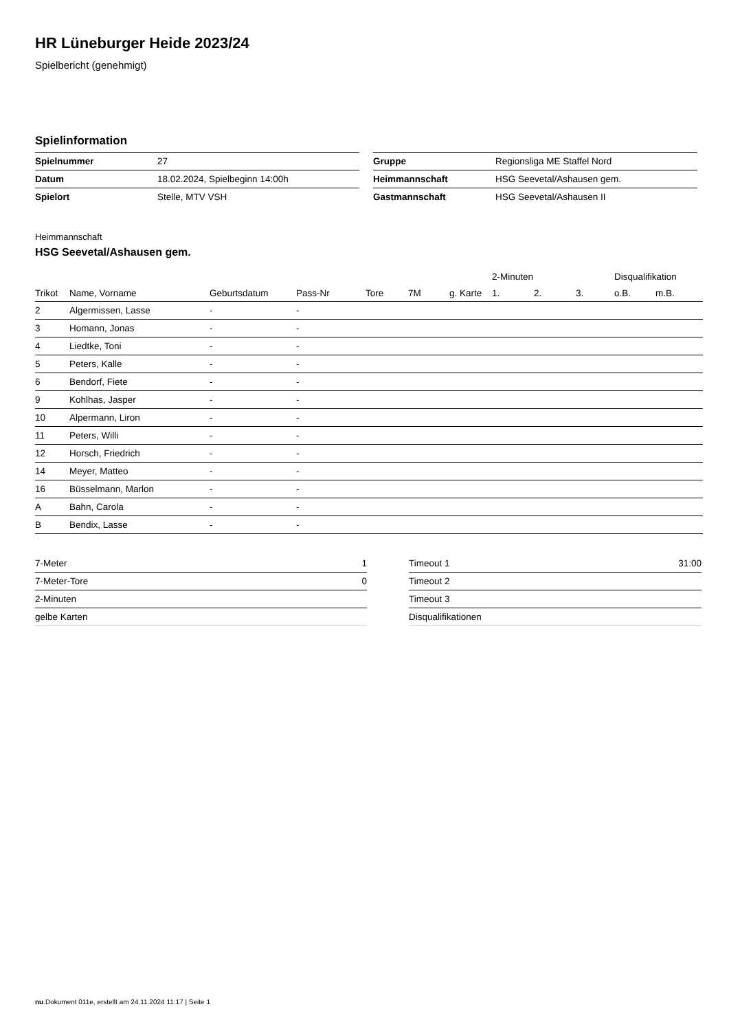HR Lüneburger Heide 2023/24
Spielbericht (genehmigt)
Spielinformation
| Spielnummer | 27 |
| Datum | 18.02.2024, Spielbeginn 14:00h |
| Spielort | Stelle, MTV VSH |
| Gruppe | Regionsliga ME Staffel Nord |
| Heimmannschaft | HSG Seevetal/Ashausen gem. |
| Gastmannschaft | HSG Seevetal/Ashausen II |
Heimmannschaft
HSG Seevetal/Ashausen gem.
| | | | | | | | 2-Minuten | | | Disqualifikation | |
| --- | --- | --- | --- | --- | --- | --- | --- | --- | --- | --- | --- |
| Trikot | Name, Vorname | Geburtsdatum | Pass-Nr | Tore | 7M | g. Karte | 1. | 2. | 3. | o.B. | m.B. |
| 2 | Algermissen, Lasse | - | - | | | | | | | | |
| 3 | Homann, Jonas | - | - | | | | | | | | |
| 4 | Liedtke, Toni | - | - | | | | | | | | |
| 5 | Peters, Kalle | - | - | | | | | | | | |
| 6 | Bendorf, Fiete | - | - | | | | | | | | |
| 9 | Kohlhas, Jasper | - | - | | | | | | | | |
| 10 | Alpermann, Liron | - | - | | | | | | | | |
| 11 | Peters, Willi | - | - | | | | | | | | |
| 12 | Horsch, Friedrich | - | - | | | | | | | | |
| 14 | Meyer, Matteo | - | - | | | | | | | | |
| 16 | Büsselmann, Marlon | - | - | | | | | | | | |
| A | Bahn, Carola | - | - | | | | | | | | |
| B | Bendix, Lasse | - | - | | | | | | | | |
| 7-Meter | 1 |
| 7-Meter-Tore | 0 |
| 2-Minuten | |
| gelbe Karten | |
| Timeout 1 | 31:00 |
| Timeout 2 | |
| Timeout 3 | |
| Disqualifikationen | |
nu.Dokument 011e, erstellt am 24.11.2024 11:17 | Seite 1